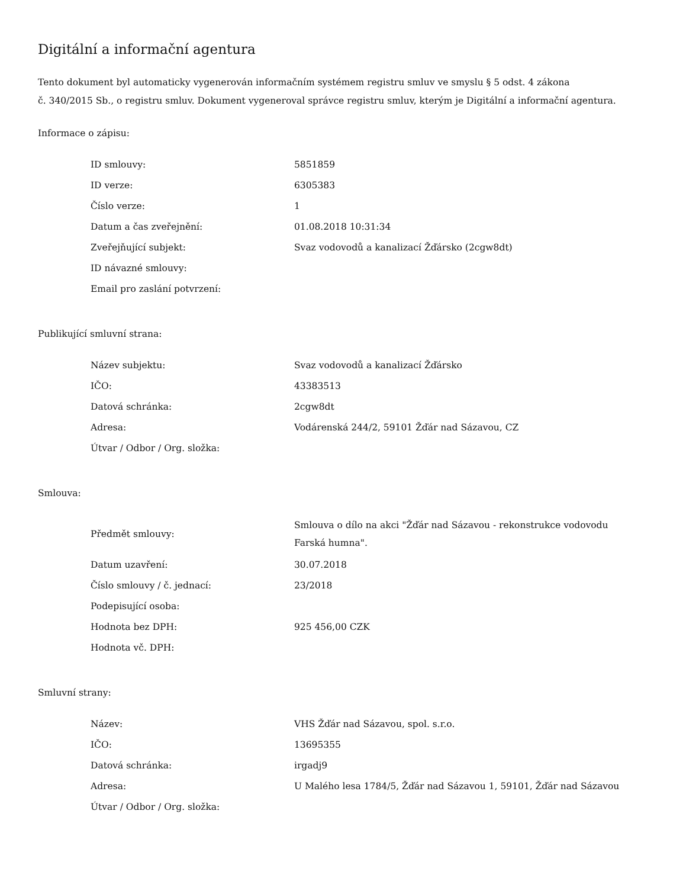Digitální a informační agentura
Tento dokument byl automaticky vygenerován informačním systémem registru smluv ve smyslu § 5 odst. 4 zákona
č. 340/2015 Sb., o registru smluv. Dokument vygeneroval správce registru smluv, kterým je Digitální a informační agentura.
Informace o zápisu:
| ID smlouvy: | 5851859 |
| ID verze: | 6305383 |
| Číslo verze: | 1 |
| Datum a čas zveřejnění: | 01.08.2018 10:31:34 |
| Zveřejňující subjekt: | Svaz vodovodů a kanalizací Žďársko (2cgw8dt) |
| ID návazné smlouvy: | |
| Email pro zaslání potvrzení: | |
Publikující smluvní strana:
| Název subjektu: | Svaz vodovodů a kanalizací Žďársko |
| IČO: | 43383513 |
| Datová schránka: | 2cgw8dt |
| Adresa: | Vodárenská 244/2, 59101 Žďár nad Sázavou, CZ |
| Útvar / Odbor / Org. složka: | |
Smlouva:
| Předmět smlouvy: | Smlouva o dílo na akci "Žďár nad Sázavou - rekonstrukce vodovodu Farská humna". |
| Datum uzavření: | 30.07.2018 |
| Číslo smlouvy / č. jednací: | 23/2018 |
| Podepisující osoba: | |
| Hodnota bez DPH: | 925 456,00 CZK |
| Hodnota vč. DPH: | |
Smluvní strany:
| Název: | VHS Žďár nad Sázavou, spol. s.r.o. |
| IČO: | 13695355 |
| Datová schránka: | irgadj9 |
| Adresa: | U Malého lesa 1784/5, Žďár nad Sázavou 1, 59101, Žďár nad Sázavou |
| Útvar / Odbor / Org. složka: | |